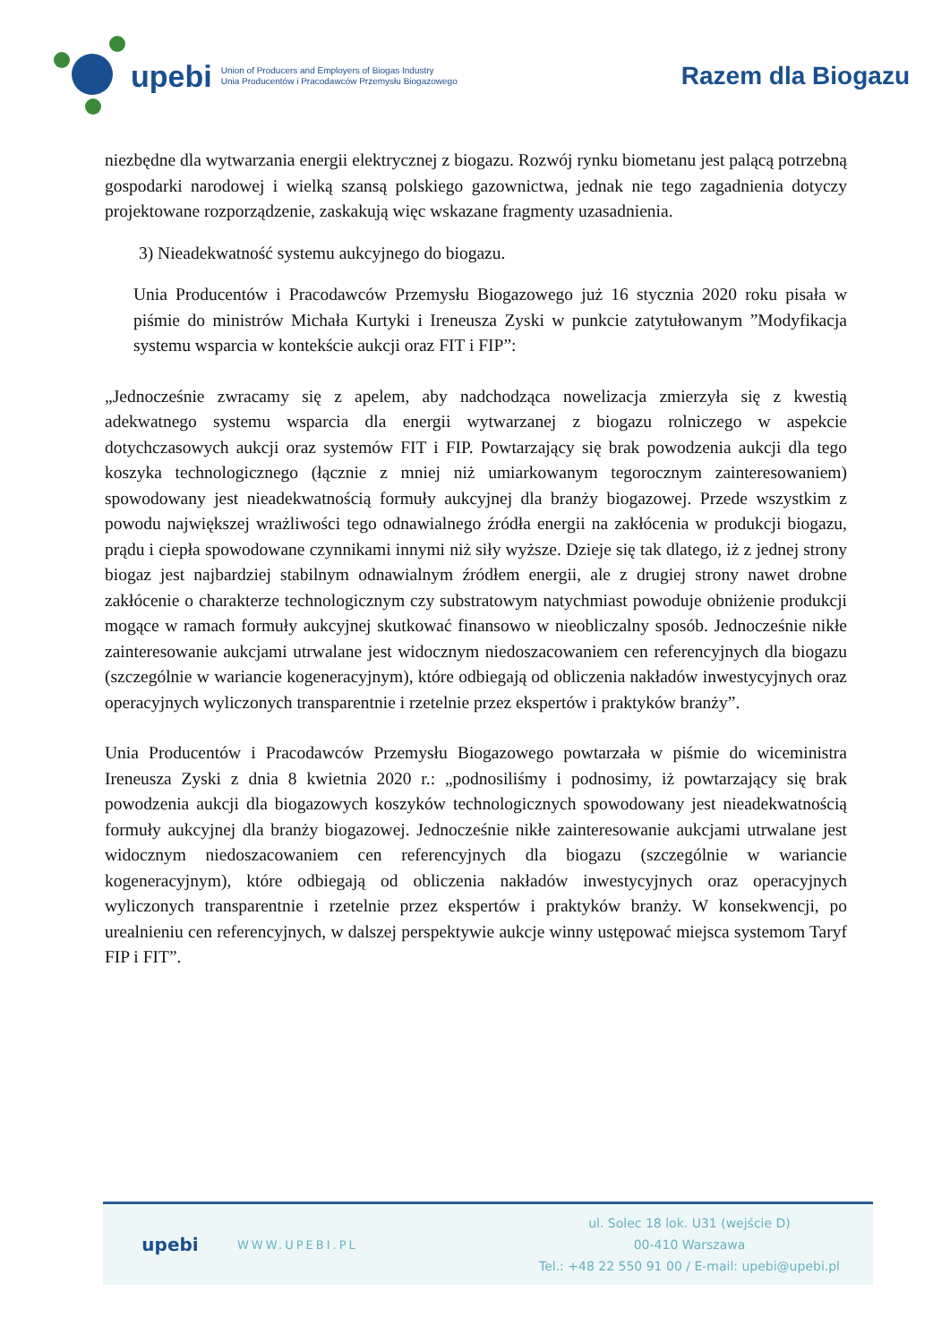upebi
Union of Producers and Employers of Biogas Industry
Unia Producentów i Pracodawców Przemysłu Biogazowego
Razem dla Biogazu
niezbędne dla wytwarzania energii elektrycznej z biogazu. Rozwój rynku biometanu jest palącą potrzebną gospodarki narodowej i wielką szansą polskiego gazownictwa, jednak nie tego zagadnienia dotyczy projektowane rozporządzenie, zaskakują więc wskazane fragmenty uzasadnienia.
3) Nieadekwatność systemu aukcyjnego do biogazu.
Unia Producentów i Pracodawców Przemysłu Biogazowego już 16 stycznia 2020 roku pisała w piśmie do ministrów Michała Kurtyki i Ireneusza Zyski w punkcie zatytułowanym ”Modyfikacja systemu wsparcia w kontekście aukcji oraz FIT i FIP”:
„Jednocześnie zwracamy się z apelem, aby nadchodząca nowelizacja zmierzyła się z kwestią adekwatnego systemu wsparcia dla energii wytwarzanej z biogazu rolniczego w aspekcie dotychczasowych aukcji oraz systemów FIT i FIP. Powtarzający się brak powodzenia aukcji dla tego koszyka technologicznego (łącznie z mniej niż umiarkowanym tegorocznym zainteresowaniem) spowodowany jest nieadekwatnością formuły aukcyjnej dla branży biogazowej. Przede wszystkim z powodu największej wrażliwości tego odnawialnego źródła energii na zakłócenia w produkcji biogazu, prądu i ciepła spowodowane czynnikami innymi niż siły wyższe. Dzieje się tak dlatego, iż z jednej strony biogaz jest najbardziej stabilnym odnawialnym źródłem energii, ale z drugiej strony nawet drobne zakłócenie o charakterze technologicznym czy substratowym natychmiast powoduje obniżenie produkcji mogące w ramach formuły aukcyjnej skutkować finansowo w nieobliczalny sposób. Jednocześnie nikłe zainteresowanie aukcjami utrwalane jest widocznym niedoszacowaniem cen referencyjnych dla biogazu (szczególnie w wariancie kogeneracyjnym), które odbiegają od obliczenia nakładów inwestycyjnych oraz operacyjnych wyliczonych transparentnie i rzetelnie przez ekspertów i praktyków branży”.
Unia Producentów i Pracodawców Przemysłu Biogazowego powtarzała w piśmie do wiceministra Ireneusza Zyski z dnia 8 kwietnia 2020 r.: „podnosiliśmy i podnosimy, iż powtarzający się brak powodzenia aukcji dla biogazowych koszyków technologicznych spowodowany jest nieadekwatnością formuły aukcyjnej dla branży biogazowej. Jednocześnie nikłe zainteresowanie aukcjami utrwalane jest widocznym niedoszacowaniem cen referencyjnych dla biogazu (szczególnie w wariancie kogeneracyjnym), które odbiegają od obliczenia nakładów inwestycyjnych oraz operacyjnych wyliczonych transparentnie i rzetelnie przez ekspertów i praktyków branży. W konsekwencji, po urealnieniu cen referencyjnych, w dalszej perspektywie aukcje winny ustępować miejsca systemom Taryf FIP i FIT”.
upebi
WWW.UPEBI.PL
ul. Solec 18 lok. U31 (wejście D)
00-410 Warszawa
Tel.: +48 22 550 91 00 / E-mail: upebi@upebi.pl